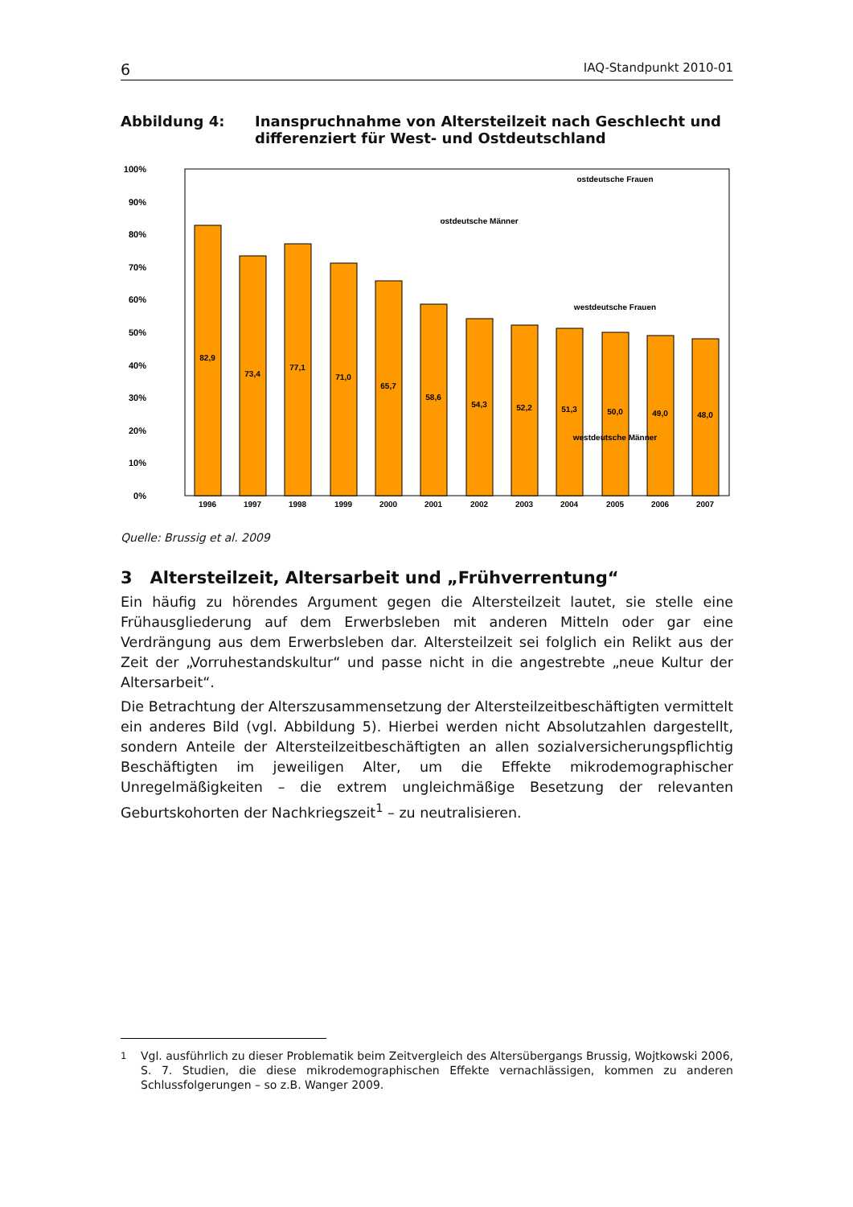6 IAQ-Standpunkt 2010-01
Abbildung 4: Inanspruchnahme von Altersteilzeit nach Geschlecht und differenziert für West- und Ostdeutschland
100%
90%
80%
70%
60%
50%
40%
30%
20%
10%
0%
1996
1997
1998
1999
2000
2001
2002
2003
2004
2005
2006
2007
82,9
73,4
77,1
71,0
65,7
58,6
54,3
52,2
51,3
50,0
49,0
48,0
ostdeutsche Frauen
ostdeutsche Männer
westdeutsche Frauen
westdeutsche Männer
Quelle: Brussig et al. 2009
3 Altersteilzeit, Altersarbeit und „Frühverrentung“
Ein häufig zu hörendes Argument gegen die Altersteilzeit lautet, sie stelle eine Frühausgliederung auf dem Erwerbsleben mit anderen Mitteln oder gar eine Verdrängung aus dem Erwerbsleben dar. Altersteilzeit sei folglich ein Relikt aus der Zeit der „Vorruhestandskultur“ und passe nicht in die angestrebte „neue Kultur der Altersarbeit“.
Die Betrachtung der Alterszusammensetzung der Altersteilzeitbeschäftigten vermittelt ein anderes Bild (vgl. Abbildung 5). Hierbei werden nicht Absolutzahlen dargestellt, sondern Anteile der Altersteilzeitbeschäftigten an allen sozialversicherungspflichtig Beschäftigten im jeweiligen Alter, um die Effekte mikrodemographischer Unregelmäßigkeiten – die extrem ungleichmäßige Besetzung der relevanten Geburtskohorten der Nachkriegszeit<sup>1</sup> – zu neutralisieren.
<sup>1</sup> Vgl. ausführlich zu dieser Problematik beim Zeitvergleich des Altersübergangs Brussig, Wojtkowski 2006, S. 7. Studien, die diese mikrodemographischen Effekte vernachlässigen, kommen zu anderen Schlussfolgerungen – so z.B. Wanger 2009.